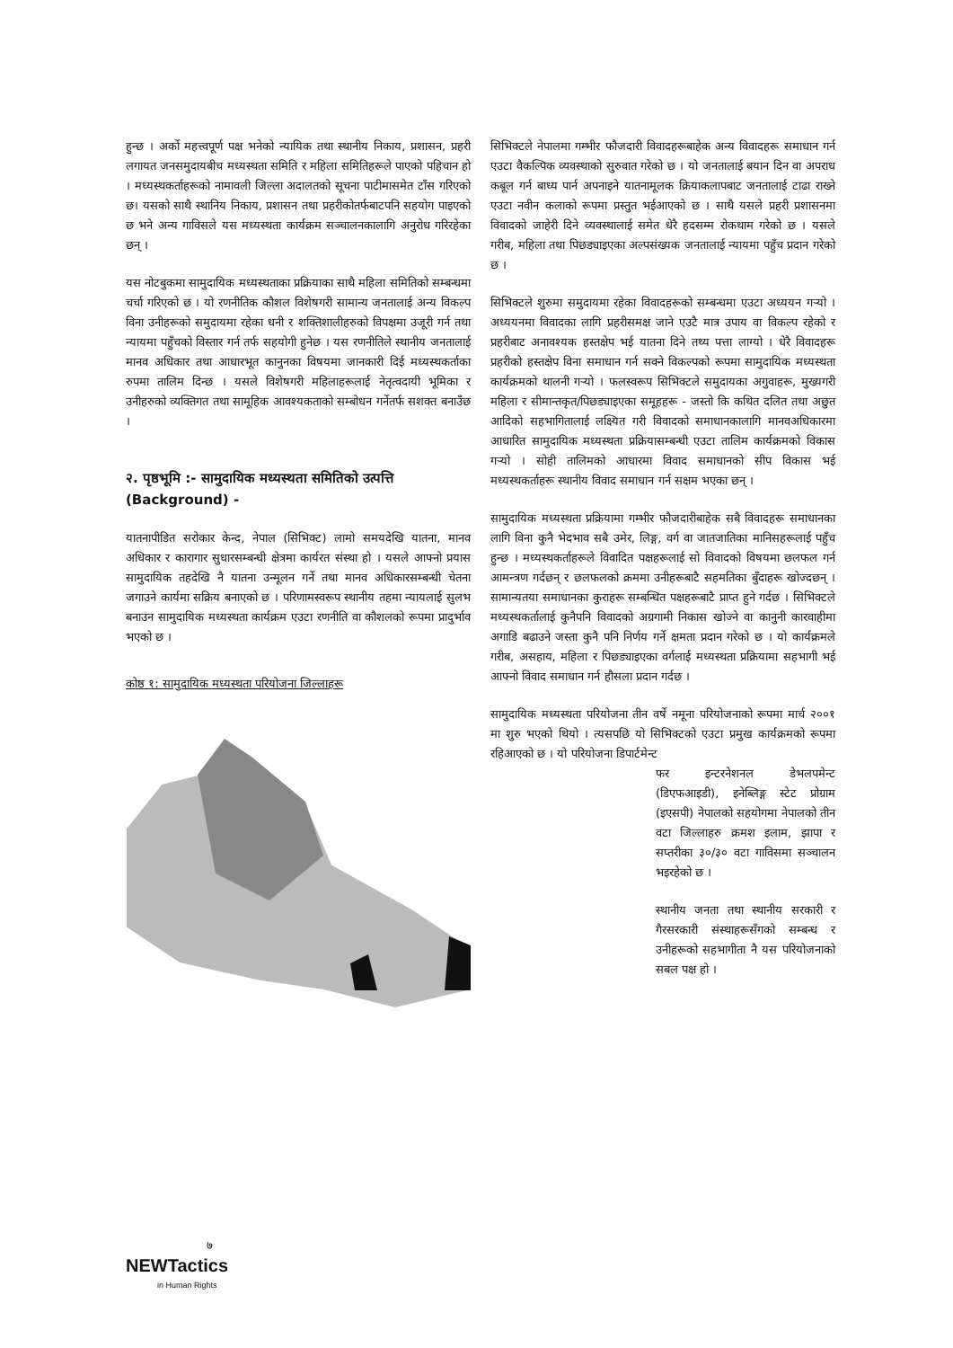हुन्छ । अर्को महत्त्वपूर्ण पक्ष भनेको न्यायिक तथा स्थानीय निकाय, प्रशासन, प्रहरी लगायत जनसमुदायबीच मध्यस्थता समिति र महिला समितिहरूले पाएको पहिचान हो । मध्यस्थकर्ताहरूको नामावली जिल्ला अदालतको सूचना पाटीमासमेत टाँस गरिएको छ। यसको साथै स्थानिय निकाय, प्रशासन तथा प्रहरीकोतर्फबाटपनि सहयोग पाइएको छ भने अन्य गाविसले यस मध्यस्थता कार्यक्रम सञ्चालनकालागि अनुरोध गरिरहेका छन् ।
यस नोटबुकमा सामुदायिक मध्यस्थताका प्रक्रियाका साथै महिला समितिको सम्बन्धमा चर्चा गरिएको छ । यो रणनीतिक कौशल विशेषगरी सामान्य जनतालाई अन्य विकल्प विना उनीहरूको समुदायमा रहेका धनी र शक्तिशालीहरुको विपक्षमा उजूरी गर्न तथा न्यायमा पहुँचको विस्तार गर्न तर्फ सहयोगी हुनेछ । यस रणनीतिले स्थानीय जनतालाई मानव अधिकार तथा आधारभूत कानुनका विषयमा जानकारी दिई मध्यस्थकर्ताका रुपमा तालिम दिन्छ । यसले विशेषगरी महिलाहरूलाई नेतृत्वदायी भूमिका र उनीहरुको व्यक्तिगत तथा सामूहिक आवश्यकताको सम्बोधन गर्नेतर्फ सशक्त बनाउँछ ।
२. पृष्ठभूमि :- सामुदायिक मध्यस्थता समितिको उत्पत्ति (Background) -
यातनापीडित सरोकार केन्द, नेपाल (सिभिक्ट) लामो समयदेखि यातना, मानव अधिकार र कारागार सुधारसम्बन्धी क्षेत्रमा कार्यरत संस्था हो । यसले आफ्नो प्रयास सामुदायिक तहदेखि नै यातना उन्मूलन गर्ने तथा मानव अधिकारसम्बन्धी चेतना जगाउने कार्यमा सक्रिय बनाएको छ । परिणामस्वरूप स्थानीय तहमा न्यायलाई सुलभ बनाउन सामुदायिक मध्यस्थता कार्यक्रम एउटा रणनीति वा कौशलको रूपमा प्रादुर्भाव भएको छ ।
कोष्ठ १: सामुदायिक मध्यस्थता परियोजना जिल्लाहरू
सिभिक्टले नेपालमा गम्भीर फौजदारी विवादहरूबाहेक अन्य विवादहरू समाधान गर्न एउटा वैकल्पिक व्यवस्थाको सुरुवात गरेको छ । यो जनतालाई बयान दिन वा अपराध कबूल गर्न बाध्य पार्न अपनाइने यातनामूलक क्रियाकलापबाट जनतालाई टाढा राख्ने एउटा नवीन कलाको रूपमा प्रस्तुत भईआएको छ । साथै यसले प्रहरी प्रशासनमा विवादको जाहेरी दिने व्यवस्थालाई समेत धेरै हदसम्म रोकथाम गरेको छ । यसले गरीब, महिला तथा पिछड्याइएका अल्पसंख्यक जनतालाई न्यायमा पहुँच प्रदान गरेको छ ।
सिभिक्टले शुरुमा समुदायमा रहेका विवादहरूको सम्बन्धमा एउटा अध्ययन गऱ्यो । अध्ययनमा विवादका लागि प्रहरीसमक्ष जाने एउटै मात्र उपाय वा विकल्प रहेको र प्रहरीबाट अनावश्यक हस्तक्षेप भई यातना दिने तथ्य पत्ता लाग्यो । धेरै विवादहरू प्रहरीको हस्तक्षेप विना समाधान गर्न सक्ने विकल्पको रूपमा सामुदायिक मध्यस्थता कार्यक्रमको थालनी गऱ्यो । फलस्वरूप सिभिक्टले समुदायका अगुवाहरू, मुख्यगरी महिला र सीमान्तकृत/पिछड्याइएका समूहहरू - जस्तो कि कथित दलित तथा अछुत आदिको सहभागितालाई लक्ष्यित गरी विवादको समाधानकालागि मानवअधिकारमा आधारित सामुदायिक मध्यस्थता प्रक्रियासम्बन्धी एउटा तालिम कार्यक्रमको विकास गऱ्यो । सोही तालिमको आधारमा विवाद समाधानको सीप विकास भई मध्यस्थकर्ताहरू स्थानीय विवाद समाधान गर्न सक्षम भएका छन् ।
सामुदायिक मध्यस्थता प्रक्रियामा गम्भीर फौजदारीबाहेक सबै विवादहरू समाधानका लागि विना कुनै भेदभाव सबै उमेर, लिङ्ग, वर्ग वा जातजातिका मानिसहरूलाई पहुँच हुन्छ । मध्यस्थकर्ताहरूले विवादित पक्षहरूलाई सो विवादको विषयमा छलफल गर्न आमन्त्रण गर्दछन् र छलफलको क्रममा उनीहरूबाटै सहमतिका बुँदाहरू खोज्दछन् । सामान्यतया समाधानका कुराहरू सम्बन्धित पक्षहरूबाटै प्राप्त हुने गर्दछ । सिभिक्टले मध्यस्थकर्तालाई कुनैपनि विवादको अग्रगामी निकास खोज्ने वा कानुनी कारवाहीमा अगाडि बढाउने जस्ता कुनै पनि निर्णय गर्ने क्षमता प्रदान गरेको छ । यो कार्यक्रमले गरीब, असहाय, महिला र पिछड्याइएका वर्गलाई मध्यस्थता प्रक्रियामा सहभागी भई आफ्नो विवाद समाधान गर्न हौसला प्रदान गर्दछ ।
सामुदायिक मध्यस्थता परियोजना तीन वर्षे नमूना परियोजनाको रूपमा मार्च २००१ मा शुरु भएको थियो । त्यसपछि यो सिभिक्टको एउटा प्रमुख कार्यक्रमको रूपमा रहिआएको छ । यो परियोजना डिपार्टमेन्ट
फर इन्टरनेशनल डेभलपमेन्ट (डिएफआइडी), इनेब्लिङ्ग स्टेट प्रोग्राम (इएसपी) नेपालको सहयोगमा नेपालको तीन वटा जिल्लाहरु क्रमश इलाम, झापा र सप्तरीका ३०/३० वटा गाविसमा सञ्चालन भइरहेको छ ।
स्थानीय जनता तथा स्थानीय सरकारी र गैरसरकारी संस्थाहरूसँगको सम्बन्ध र उनीहरूको सहभागीता नै यस परियोजनाको सबल पक्ष हो ।
७
NEWTactics
in Human Rights